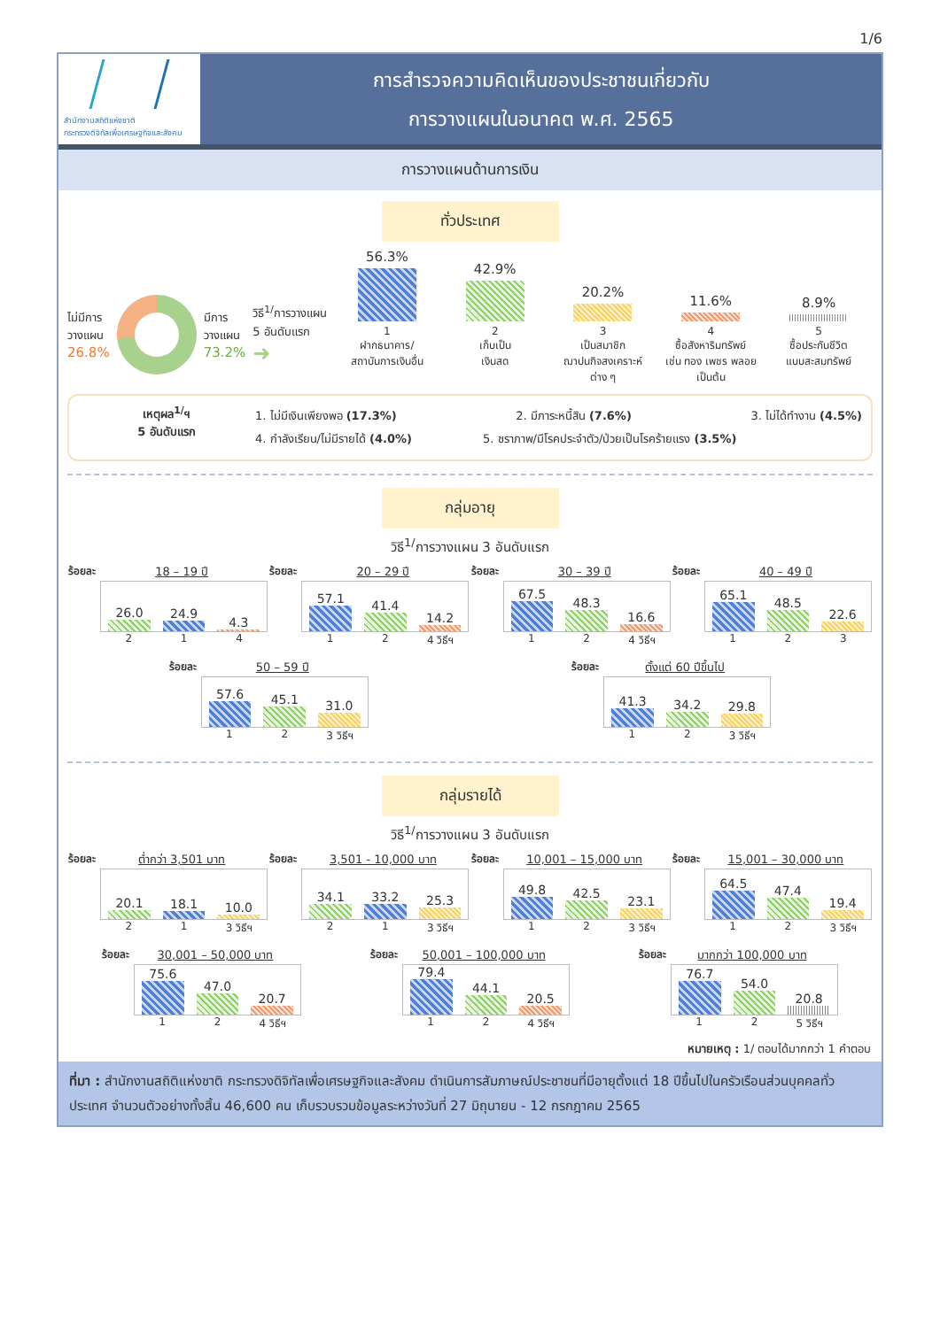1/6
สำนักงานสถิติแห่งชาติ
กระทรวงดิจิทัลเพื่อเศรษฐกิจและสังคม
การสำรวจความคิดเห็นของประชาชนเกี่ยวกับ
การวางแผนในอนาคต พ.ศ. 2565
การวางแผนด้านการเงิน
ทั่วประเทศ
ไม่มีการ
วางแผน
26.8%
มีการ
วางแผน
73.2%
วิธี<sup>1/</sup>การวางแผน
5 อันดับแรก
➜
56.3% 1
ฝากธนาคาร/
สถาบันการเงินอื่น
42.9% 2
เก็บเป็น
เงินสด
20.2% 3
เป็นสมาชิก
ฌาปนกิจสงเคราะห์
ต่าง ๆ
11.6% 4
ซื้อสังหาริมทรัพย์
เช่น ทอง เพชร พลอย
เป็นต้น
8.9% 5
ซื้อประกันชีวิต
แบบสะสมทรัพย์
เหตุผล<sup>1/</sup>ฯ
5 อันดับแรก
1. ไม่มีเงินเพียงพอ (17.3%) 2. มีภาระหนี้สิน (7.6%) 3. ไม่ได้ทำงาน (4.5%)
4. กำลังเรียน/ไม่มีรายได้ (4.0%) 5. ชราภาพ/มีโรคประจำตัว/ป่วยเป็นโรคร้ายแรง (3.5%)
กลุ่มอายุ
วิธี<sup>1/</sup>การวางแผน 3 อันดับแรก
ร้อยละ 18 – 19 ปี
26.0
24.9
4.3
2 1 4
ร้อยละ 20 – 29 ปี
57.1
41.4
14.2
1 2 4 วิธีฯ
ร้อยละ 30 – 39 ปี
67.5
48.3
16.6
1 2 4 วิธีฯ
ร้อยละ 40 – 49 ปี
65.1
48.5
22.6
1 2 3
ร้อยละ 50 – 59 ปี
57.6
45.1
31.0
1 2 3 วิธีฯ
ร้อยละ ตั้งแต่ 60 ปีขึ้นไป
41.3
34.2
29.8
1 2 3 วิธีฯ
กลุ่มรายได้
วิธี<sup>1/</sup>การวางแผน 3 อันดับแรก
ร้อยละ ต่ำกว่า 3,501 บาท
20.1
18.1
10.0
2 1 3 วิธีฯ
ร้อยละ 3,501 - 10,000 บาท
34.1
33.2
25.3
2 1 3 วิธีฯ
ร้อยละ 10,001 – 15,000 บาท
49.8
42.5
23.1
1 2 3 วิธีฯ
ร้อยละ 15,001 – 30,000 บาท
64.5
47.4
19.4
1 2 3 วิธีฯ
ร้อยละ 30,001 – 50,000 บาท
75.6
47.0
20.7
1 2 4 วิธีฯ
ร้อยละ 50,001 – 100,000 บาท
79.4
44.1
20.5
1 2 4 วิธีฯ
ร้อยละ มากกว่า 100,000 บาท
76.7
54.0
20.8
1 2 5 วิธีฯ
หมายเหตุ : 1/ ตอบได้มากกว่า 1 คำตอบ
ที่มา : สำนักงานสถิติแห่งชาติ กระทรวงดิจิทัลเพื่อเศรษฐกิจและสังคม ดำเนินการสัมภาษณ์ประชาชนที่มีอายุตั้งแต่ 18 ปีขึ้นไปในครัวเรือนส่วนบุคคลทั่วประเทศ จำนวนตัวอย่างทั้งสิ้น 46,600 คน เก็บรวบรวมข้อมูลระหว่างวันที่ 27 มิถุนายน - 12 กรกฎาคม 2565